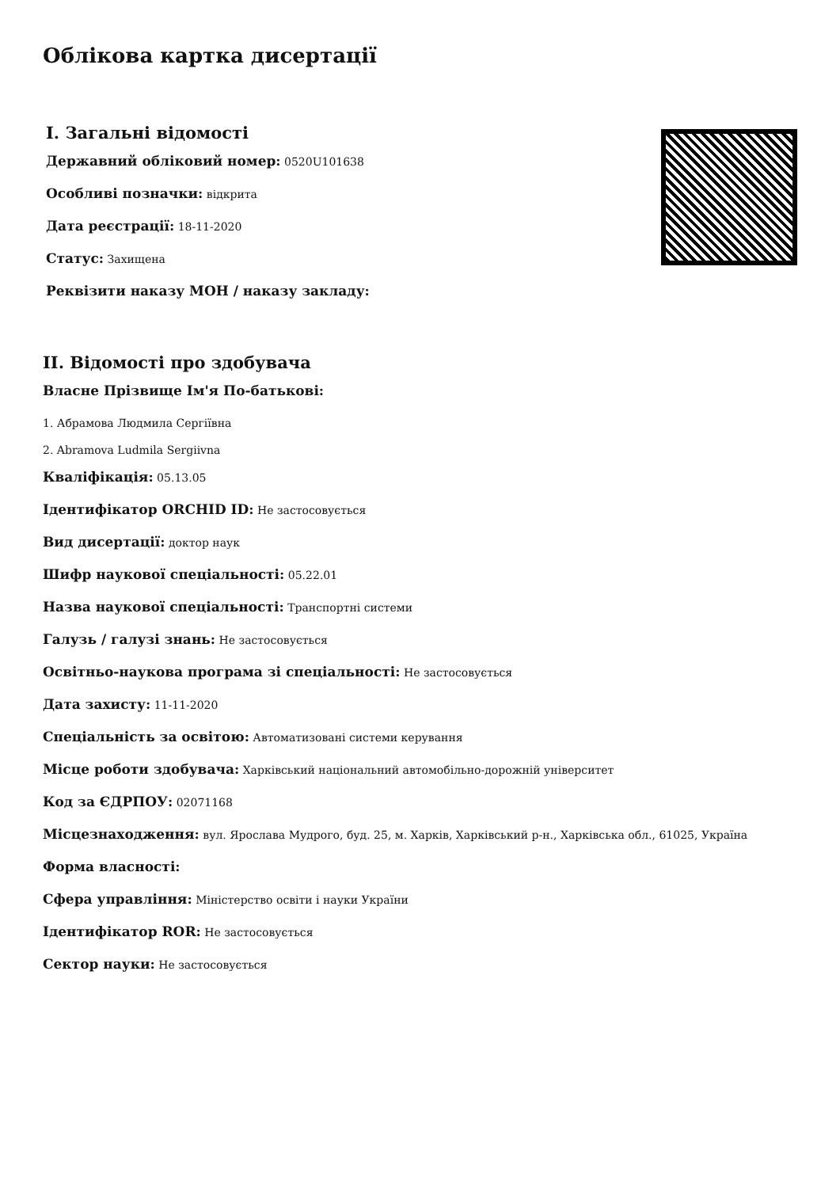Облікова картка дисертації
I. Загальні відомості
Державний обліковий номер: 0520U101638
Особливі позначки: відкрита
Дата реєстрації: 18-11-2020
Статус: Захищена
Реквізити наказу МОН / наказу закладу:
II. Відомості про здобувача
Власне Прізвище Ім'я По-батькові:
1. Абрамова Людмила Сергіївна
2. Abramova Ludmila Sergiivna
Кваліфікація: 05.13.05
Ідентифікатор ORCHID ID: Не застосовується
Вид дисертації: доктор наук
Шифр наукової спеціальності: 05.22.01
Назва наукової спеціальності: Транспортні системи
Галузь / галузі знань: Не застосовується
Освітньо-наукова програма зі спеціальності: Не застосовується
Дата захисту: 11-11-2020
Спеціальність за освітою: Автоматизовані системи керування
Місце роботи здобувача: Харківський національний автомобільно-дорожній університет
Код за ЄДРПОУ: 02071168
Місцезнаходження: вул. Ярослава Мудрого, буд. 25, м. Харків, Харківський р-н., Харківська обл., 61025, Україна
Форма власності:
Сфера управління: Міністерство освіти і науки України
Ідентифікатор ROR: Не застосовується
Сектор науки: Не застосовується